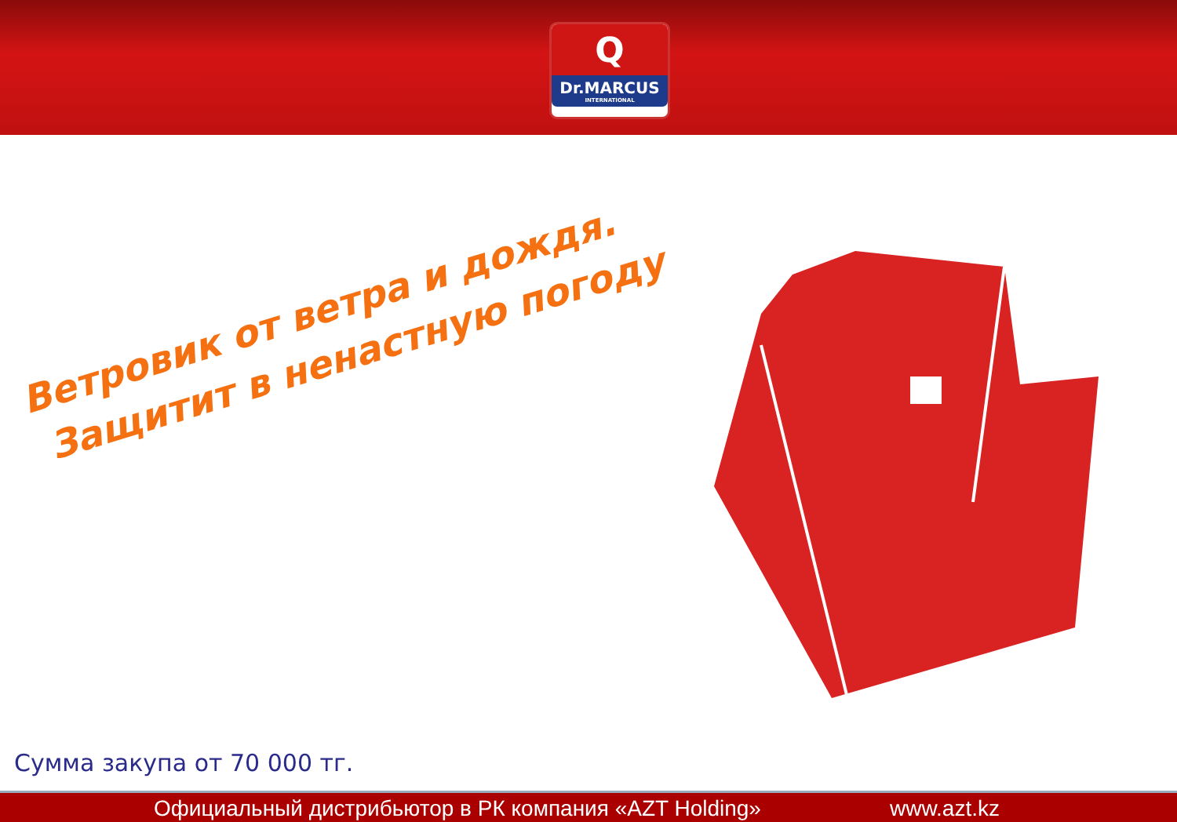Q
Dr.MARCUS
INTERNATIONAL
Ветровик от ветра и дождя.
Защитит в ненастную погоду
Сумма закупа от 70 000 тг.
Официальный дистрибьютор в РК компания «AZT Holding» www.azt.kz